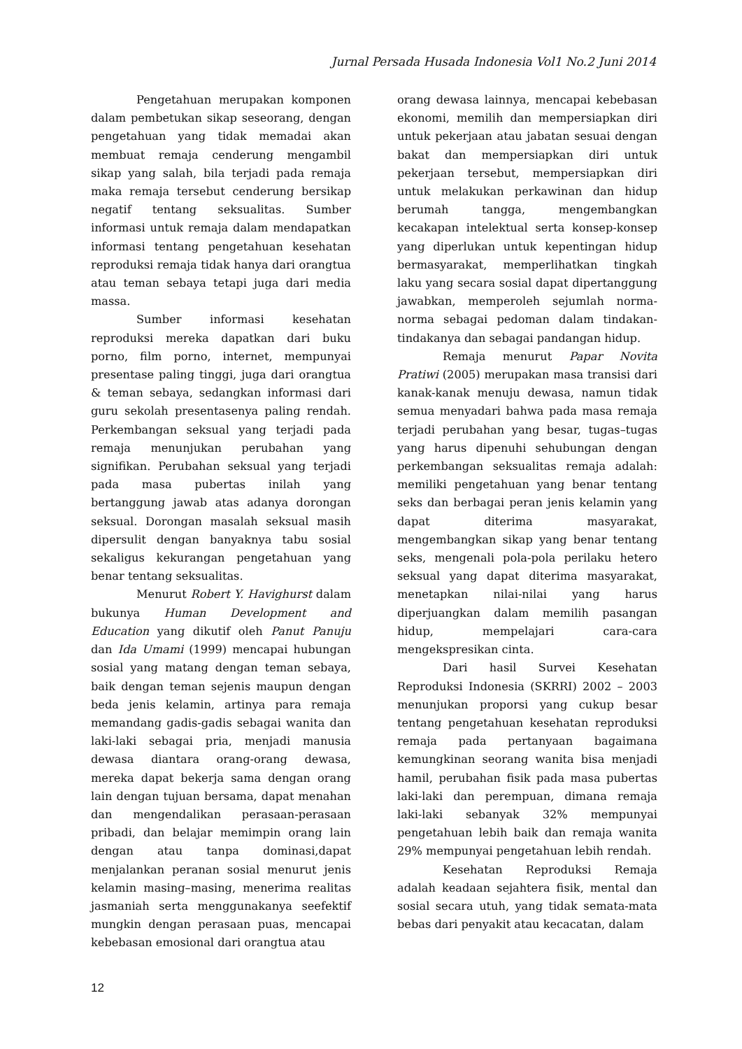Jurnal Persada Husada Indonesia Vol1 No.2 Juni 2014
Pengetahuan merupakan komponen dalam pembetukan sikap seseorang, dengan pengetahuan yang tidak memadai akan membuat remaja cenderung mengambil sikap yang salah, bila terjadi pada remaja maka remaja tersebut cenderung bersikap negatif tentang seksualitas. Sumber informasi untuk remaja dalam mendapatkan informasi tentang pengetahuan kesehatan reproduksi remaja tidak hanya dari orangtua atau teman sebaya tetapi juga dari media massa.
Sumber informasi kesehatan reproduksi mereka dapatkan dari buku porno, film porno, internet, mempunyai presentase paling tinggi, juga dari orangtua & teman sebaya, sedangkan informasi dari guru sekolah presentasenya paling rendah. Perkembangan seksual yang terjadi pada remaja menunjukan perubahan yang signifikan. Perubahan seksual yang terjadi pada masa pubertas inilah yang bertanggung jawab atas adanya dorongan seksual. Dorongan masalah seksual masih dipersulit dengan banyaknya tabu sosial sekaligus kekurangan pengetahuan yang benar tentang seksualitas.
Menurut Robert Y. Havighurst dalam bukunya Human Development and Education yang dikutif oleh Panut Panuju dan Ida Umami (1999) mencapai hubungan sosial yang matang dengan teman sebaya, baik dengan teman sejenis maupun dengan beda jenis kelamin, artinya para remaja memandang gadis-gadis sebagai wanita dan laki-laki sebagai pria, menjadi manusia dewasa diantara orang-orang dewasa, mereka dapat bekerja sama dengan orang lain dengan tujuan bersama, dapat menahan dan mengendalikan perasaan-perasaan pribadi, dan belajar memimpin orang lain dengan atau tanpa dominasi,dapat menjalankan peranan sosial menurut jenis kelamin masing–masing, menerima realitas jasmaniah serta menggunakanya seefektif mungkin dengan perasaan puas, mencapai kebebasan emosional dari orangtua atau
orang dewasa lainnya, mencapai kebebasan ekonomi, memilih dan mempersiapkan diri untuk pekerjaan atau jabatan sesuai dengan bakat dan mempersiapkan diri untuk pekerjaan tersebut, mempersiapkan diri untuk melakukan perkawinan dan hidup berumah tangga, mengembangkan kecakapan intelektual serta konsep-konsep yang diperlukan untuk kepentingan hidup bermasyarakat, memperlihatkan tingkah laku yang secara sosial dapat dipertanggung jawabkan, memperoleh sejumlah norma-norma sebagai pedoman dalam tindakan-tindakanya dan sebagai pandangan hidup.
Remaja menurut Papar Novita Pratiwi (2005) merupakan masa transisi dari kanak-kanak menuju dewasa, namun tidak semua menyadari bahwa pada masa remaja terjadi perubahan yang besar, tugas–tugas yang harus dipenuhi sehubungan dengan perkembangan seksualitas remaja adalah: memiliki pengetahuan yang benar tentang seks dan berbagai peran jenis kelamin yang dapat diterima masyarakat, mengembangkan sikap yang benar tentang seks, mengenali pola-pola perilaku hetero seksual yang dapat diterima masyarakat, menetapkan nilai-nilai yang harus diperjuangkan dalam memilih pasangan hidup, mempelajari cara-cara mengekspresikan cinta.
Dari hasil Survei Kesehatan Reproduksi Indonesia (SKRRI) 2002 – 2003 menunjukan proporsi yang cukup besar tentang pengetahuan kesehatan reproduksi remaja pada pertanyaan bagaimana kemungkinan seorang wanita bisa menjadi hamil, perubahan fisik pada masa pubertas laki-laki dan perempuan, dimana remaja laki-laki sebanyak 32% mempunyai pengetahuan lebih baik dan remaja wanita 29% mempunyai pengetahuan lebih rendah.
Kesehatan Reproduksi Remaja adalah keadaan sejahtera fisik, mental dan sosial secara utuh, yang tidak semata-mata bebas dari penyakit atau kecacatan, dalam
12